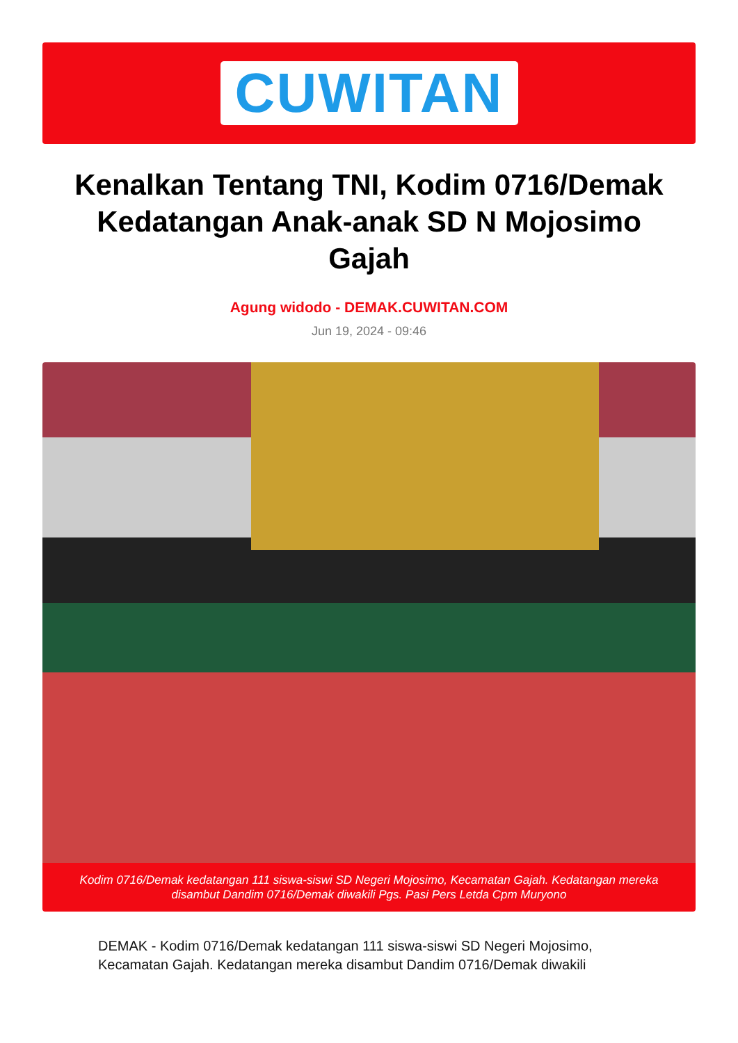CUWITAN
Kenalkan Tentang TNI, Kodim 0716/Demak Kedatangan Anak-anak SD N Mojosimo Gajah
Agung widodo - DEMAK.CUWITAN.COM
Jun 19, 2024 - 09:46
Kodim 0716/Demak kedatangan 111 siswa-siswi SD Negeri Mojosimo, Kecamatan Gajah. Kedatangan mereka disambut Dandim 0716/Demak diwakili Pgs. Pasi Pers Letda Cpm Muryono
DEMAK - Kodim 0716/Demak kedatangan 111 siswa-siswi SD Negeri Mojosimo, Kecamatan Gajah. Kedatangan mereka disambut Dandim 0716/Demak diwakili